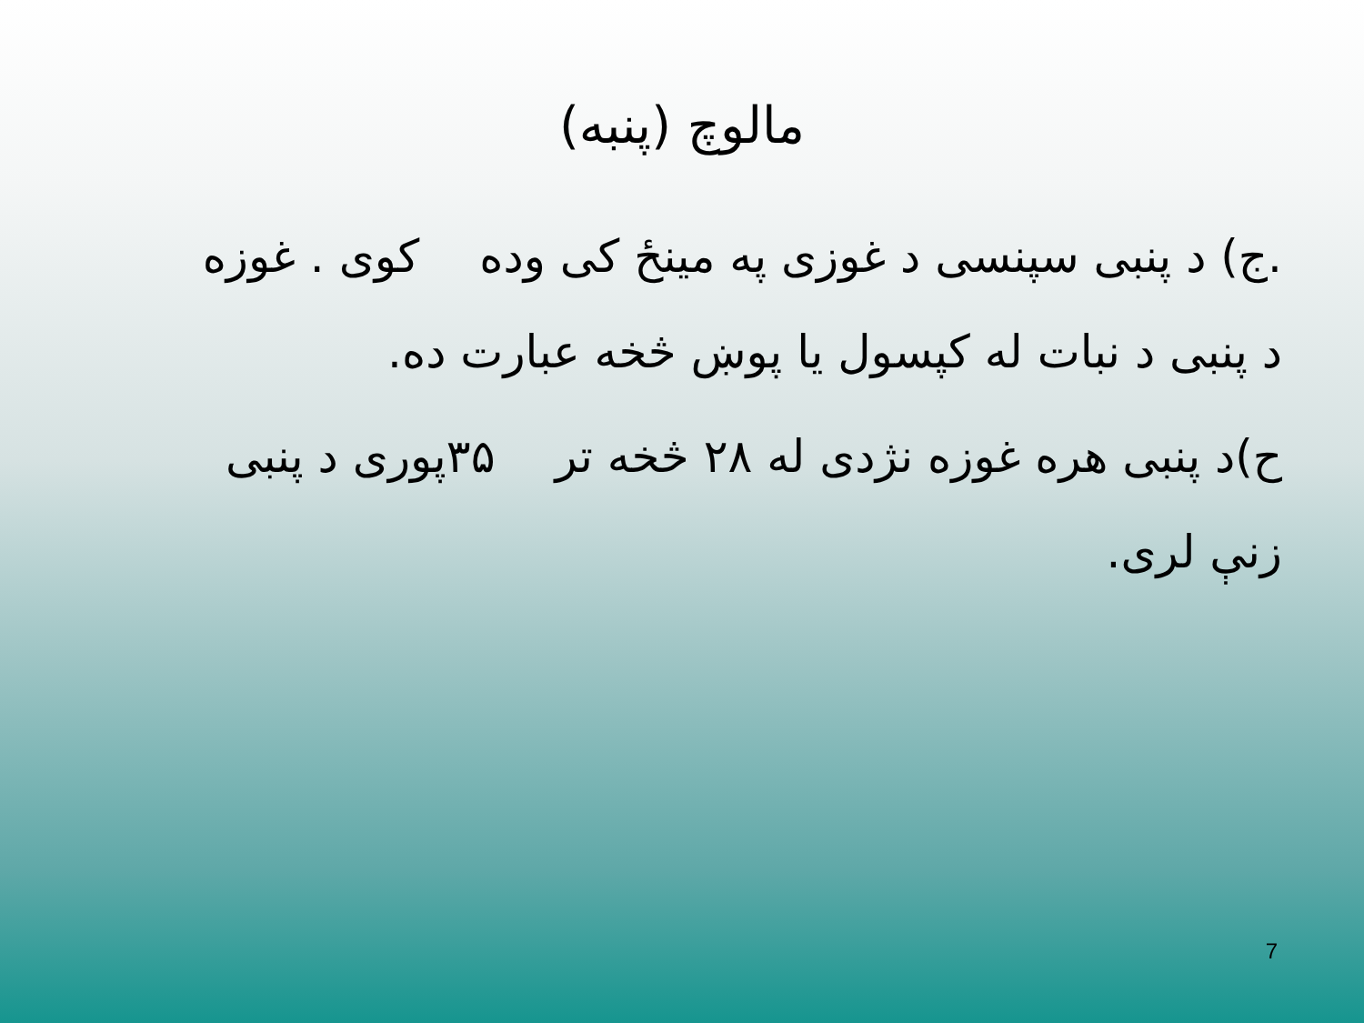مالوچ (پنبه)
.ج) د پنبی سپنسی د غوزی په مینځ کی وده کوی . غوزه د پنبی د نبات له کپسول یا پوښ څخه عبارت ده.
ح)د پنبی هره غوزه نژدی له ۲۸ څخه تر ۳۵پوری د پنبی زنې لری.
7